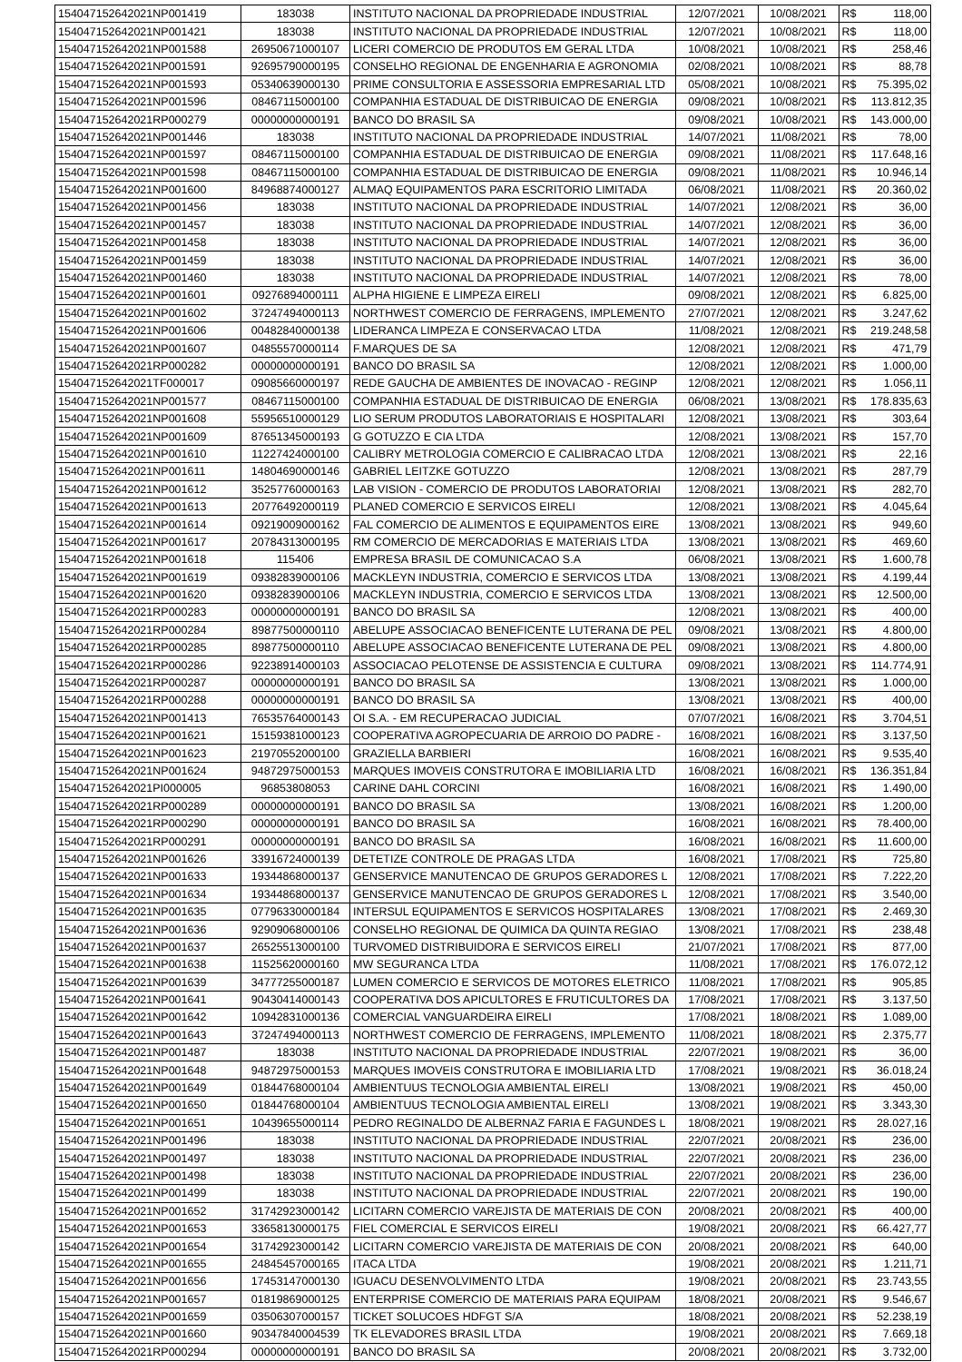| 154047152642021NP001419 | 183038 | INSTITUTO NACIONAL DA PROPRIEDADE INDUSTRIAL | 12/07/2021 | 10/08/2021 | R$ | 118,00 |
| 154047152642021NP001421 | 183038 | INSTITUTO NACIONAL DA PROPRIEDADE INDUSTRIAL | 12/07/2021 | 10/08/2021 | R$ | 118,00 |
| 154047152642021NP001588 | 26950671000107 | LICERI COMERCIO DE PRODUTOS EM GERAL LTDA | 10/08/2021 | 10/08/2021 | R$ | 258,46 |
| 154047152642021NP001591 | 92695790000195 | CONSELHO REGIONAL DE ENGENHARIA E AGRONOMIA | 02/08/2021 | 10/08/2021 | R$ | 88,78 |
| 154047152642021NP001593 | 05340639000130 | PRIME CONSULTORIA E ASSESSORIA EMPRESARIAL LTD | 05/08/2021 | 10/08/2021 | R$ | 75.395,02 |
| 154047152642021NP001596 | 08467115000100 | COMPANHIA ESTADUAL DE DISTRIBUICAO DE ENERGIA | 09/08/2021 | 10/08/2021 | R$ | 113.812,35 |
| 154047152642021RP000279 | 00000000000191 | BANCO DO BRASIL SA | 09/08/2021 | 10/08/2021 | R$ | 143.000,00 |
| 154047152642021NP001446 | 183038 | INSTITUTO NACIONAL DA PROPRIEDADE INDUSTRIAL | 14/07/2021 | 11/08/2021 | R$ | 78,00 |
| 154047152642021NP001597 | 08467115000100 | COMPANHIA ESTADUAL DE DISTRIBUICAO DE ENERGIA | 09/08/2021 | 11/08/2021 | R$ | 117.648,16 |
| 154047152642021NP001598 | 08467115000100 | COMPANHIA ESTADUAL DE DISTRIBUICAO DE ENERGIA | 09/08/2021 | 11/08/2021 | R$ | 10.946,14 |
| 154047152642021NP001600 | 84968874000127 | ALMAQ EQUIPAMENTOS PARA ESCRITORIO LIMITADA | 06/08/2021 | 11/08/2021 | R$ | 20.360,02 |
| 154047152642021NP001456 | 183038 | INSTITUTO NACIONAL DA PROPRIEDADE INDUSTRIAL | 14/07/2021 | 12/08/2021 | R$ | 36,00 |
| 154047152642021NP001457 | 183038 | INSTITUTO NACIONAL DA PROPRIEDADE INDUSTRIAL | 14/07/2021 | 12/08/2021 | R$ | 36,00 |
| 154047152642021NP001458 | 183038 | INSTITUTO NACIONAL DA PROPRIEDADE INDUSTRIAL | 14/07/2021 | 12/08/2021 | R$ | 36,00 |
| 154047152642021NP001459 | 183038 | INSTITUTO NACIONAL DA PROPRIEDADE INDUSTRIAL | 14/07/2021 | 12/08/2021 | R$ | 36,00 |
| 154047152642021NP001460 | 183038 | INSTITUTO NACIONAL DA PROPRIEDADE INDUSTRIAL | 14/07/2021 | 12/08/2021 | R$ | 78,00 |
| 154047152642021NP001601 | 09276894000111 | ALPHA HIGIENE E LIMPEZA EIRELI | 09/08/2021 | 12/08/2021 | R$ | 6.825,00 |
| 154047152642021NP001602 | 37247494000113 | NORTHWEST COMERCIO DE FERRAGENS, IMPLEMENTO | 27/07/2021 | 12/08/2021 | R$ | 3.247,62 |
| 154047152642021NP001606 | 00482840000138 | LIDERANCA LIMPEZA E CONSERVACAO LTDA | 11/08/2021 | 12/08/2021 | R$ | 219.248,58 |
| 154047152642021NP001607 | 04855570000114 | F.MARQUES DE SA | 12/08/2021 | 12/08/2021 | R$ | 471,79 |
| 154047152642021RP000282 | 00000000000191 | BANCO DO BRASIL SA | 12/08/2021 | 12/08/2021 | R$ | 1.000,00 |
| 154047152642021TF000017 | 09085660000197 | REDE GAUCHA DE AMBIENTES DE INOVACAO - REGINP | 12/08/2021 | 12/08/2021 | R$ | 1.056,11 |
| 154047152642021NP001577 | 08467115000100 | COMPANHIA ESTADUAL DE DISTRIBUICAO DE ENERGIA | 06/08/2021 | 13/08/2021 | R$ | 178.835,63 |
| 154047152642021NP001608 | 55956510000129 | LIO SERUM PRODUTOS LABORATORIAIS E HOSPITALARI | 12/08/2021 | 13/08/2021 | R$ | 303,64 |
| 154047152642021NP001609 | 87651345000193 | G GOTUZZO E CIA LTDA | 12/08/2021 | 13/08/2021 | R$ | 157,70 |
| 154047152642021NP001610 | 11227424000100 | CALIBRY METROLOGIA COMERCIO E CALIBRACAO LTDA | 12/08/2021 | 13/08/2021 | R$ | 22,16 |
| 154047152642021NP001611 | 14804690000146 | GABRIEL LEITZKE GOTUZZO | 12/08/2021 | 13/08/2021 | R$ | 287,79 |
| 154047152642021NP001612 | 35257760000163 | LAB VISION - COMERCIO DE PRODUTOS LABORATORIAI | 12/08/2021 | 13/08/2021 | R$ | 282,70 |
| 154047152642021NP001613 | 20776492000119 | PLANED COMERCIO E SERVICOS EIRELI | 12/08/2021 | 13/08/2021 | R$ | 4.045,64 |
| 154047152642021NP001614 | 09219009000162 | FAL COMERCIO DE ALIMENTOS E EQUIPAMENTOS EIRE | 13/08/2021 | 13/08/2021 | R$ | 949,60 |
| 154047152642021NP001617 | 20784313000195 | RM COMERCIO DE MERCADORIAS E MATERIAIS LTDA | 13/08/2021 | 13/08/2021 | R$ | 469,60 |
| 154047152642021NP001618 | 115406 | EMPRESA BRASIL DE COMUNICACAO S.A | 06/08/2021 | 13/08/2021 | R$ | 1.600,78 |
| 154047152642021NP001619 | 09382839000106 | MACKLEYN INDUSTRIA, COMERCIO E SERVICOS LTDA | 13/08/2021 | 13/08/2021 | R$ | 4.199,44 |
| 154047152642021NP001620 | 09382839000106 | MACKLEYN INDUSTRIA, COMERCIO E SERVICOS LTDA | 13/08/2021 | 13/08/2021 | R$ | 12.500,00 |
| 154047152642021RP000283 | 00000000000191 | BANCO DO BRASIL SA | 12/08/2021 | 13/08/2021 | R$ | 400,00 |
| 154047152642021RP000284 | 89877500000110 | ABELUPE ASSOCIACAO BENEFICENTE LUTERANA DE PEL | 09/08/2021 | 13/08/2021 | R$ | 4.800,00 |
| 154047152642021RP000285 | 89877500000110 | ABELUPE ASSOCIACAO BENEFICENTE LUTERANA DE PEL | 09/08/2021 | 13/08/2021 | R$ | 4.800,00 |
| 154047152642021RP000286 | 92238914000103 | ASSOCIACAO PELOTENSE DE ASSISTENCIA E CULTURA | 09/08/2021 | 13/08/2021 | R$ | 114.774,91 |
| 154047152642021RP000287 | 00000000000191 | BANCO DO BRASIL SA | 13/08/2021 | 13/08/2021 | R$ | 1.000,00 |
| 154047152642021RP000288 | 00000000000191 | BANCO DO BRASIL SA | 13/08/2021 | 13/08/2021 | R$ | 400,00 |
| 154047152642021NP001413 | 76535764000143 | OI S.A. - EM RECUPERACAO JUDICIAL | 07/07/2021 | 16/08/2021 | R$ | 3.704,51 |
| 154047152642021NP001621 | 15159381000123 | COOPERATIVA AGROPECUARIA DE ARROIO DO PADRE - | 16/08/2021 | 16/08/2021 | R$ | 3.137,50 |
| 154047152642021NP001623 | 21970552000100 | GRAZIELLA BARBIERI | 16/08/2021 | 16/08/2021 | R$ | 9.535,40 |
| 154047152642021NP001624 | 94872975000153 | MARQUES IMOVEIS CONSTRUTORA E IMOBILIARIA LTD | 16/08/2021 | 16/08/2021 | R$ | 136.351,84 |
| 154047152642021PI000005 | 96853808053 | CARINE DAHL CORCINI | 16/08/2021 | 16/08/2021 | R$ | 1.490,00 |
| 154047152642021RP000289 | 00000000000191 | BANCO DO BRASIL SA | 13/08/2021 | 16/08/2021 | R$ | 1.200,00 |
| 154047152642021RP000290 | 00000000000191 | BANCO DO BRASIL SA | 16/08/2021 | 16/08/2021 | R$ | 78.400,00 |
| 154047152642021RP000291 | 00000000000191 | BANCO DO BRASIL SA | 16/08/2021 | 16/08/2021 | R$ | 11.600,00 |
| 154047152642021NP001626 | 33916724000139 | DETETIZE CONTROLE DE PRAGAS LTDA | 16/08/2021 | 17/08/2021 | R$ | 725,80 |
| 154047152642021NP001633 | 19344868000137 | GENSERVICE MANUTENCAO DE GRUPOS GERADORES L | 12/08/2021 | 17/08/2021 | R$ | 7.222,20 |
| 154047152642021NP001634 | 19344868000137 | GENSERVICE MANUTENCAO DE GRUPOS GERADORES L | 12/08/2021 | 17/08/2021 | R$ | 3.540,00 |
| 154047152642021NP001635 | 07796330000184 | INTERSUL EQUIPAMENTOS E SERVICOS HOSPITALARES | 13/08/2021 | 17/08/2021 | R$ | 2.469,30 |
| 154047152642021NP001636 | 92909068000106 | CONSELHO REGIONAL DE QUIMICA DA QUINTA REGIAO | 13/08/2021 | 17/08/2021 | R$ | 238,48 |
| 154047152642021NP001637 | 26525513000100 | TURVOMED DISTRIBUIDORA E SERVICOS EIRELI | 21/07/2021 | 17/08/2021 | R$ | 877,00 |
| 154047152642021NP001638 | 11525620000160 | MW SEGURANCA LTDA | 11/08/2021 | 17/08/2021 | R$ | 176.072,12 |
| 154047152642021NP001639 | 34777255000187 | LUMEN COMERCIO E SERVICOS DE MOTORES ELETRICO | 11/08/2021 | 17/08/2021 | R$ | 905,85 |
| 154047152642021NP001641 | 90430414000143 | COOPERATIVA DOS APICULTORES E FRUTICULTORES DA | 17/08/2021 | 17/08/2021 | R$ | 3.137,50 |
| 154047152642021NP001642 | 10942831000136 | COMERCIAL VANGUARDEIRA EIRELI | 17/08/2021 | 18/08/2021 | R$ | 1.089,00 |
| 154047152642021NP001643 | 37247494000113 | NORTHWEST COMERCIO DE FERRAGENS, IMPLEMENTO | 11/08/2021 | 18/08/2021 | R$ | 2.375,77 |
| 154047152642021NP001487 | 183038 | INSTITUTO NACIONAL DA PROPRIEDADE INDUSTRIAL | 22/07/2021 | 19/08/2021 | R$ | 36,00 |
| 154047152642021NP001648 | 94872975000153 | MARQUES IMOVEIS CONSTRUTORA E IMOBILIARIA LTD | 17/08/2021 | 19/08/2021 | R$ | 36.018,24 |
| 154047152642021NP001649 | 01844768000104 | AMBIENTUUS TECNOLOGIA AMBIENTAL EIRELI | 13/08/2021 | 19/08/2021 | R$ | 450,00 |
| 154047152642021NP001650 | 01844768000104 | AMBIENTUUS TECNOLOGIA AMBIENTAL EIRELI | 13/08/2021 | 19/08/2021 | R$ | 3.343,30 |
| 154047152642021NP001651 | 10439655000114 | PEDRO REGINALDO DE ALBERNAZ FARIA E FAGUNDES L | 18/08/2021 | 19/08/2021 | R$ | 28.027,16 |
| 154047152642021NP001496 | 183038 | INSTITUTO NACIONAL DA PROPRIEDADE INDUSTRIAL | 22/07/2021 | 20/08/2021 | R$ | 236,00 |
| 154047152642021NP001497 | 183038 | INSTITUTO NACIONAL DA PROPRIEDADE INDUSTRIAL | 22/07/2021 | 20/08/2021 | R$ | 236,00 |
| 154047152642021NP001498 | 183038 | INSTITUTO NACIONAL DA PROPRIEDADE INDUSTRIAL | 22/07/2021 | 20/08/2021 | R$ | 236,00 |
| 154047152642021NP001499 | 183038 | INSTITUTO NACIONAL DA PROPRIEDADE INDUSTRIAL | 22/07/2021 | 20/08/2021 | R$ | 190,00 |
| 154047152642021NP001652 | 31742923000142 | LICITARN COMERCIO VAREJISTA DE MATERIAIS DE CON | 20/08/2021 | 20/08/2021 | R$ | 400,00 |
| 154047152642021NP001653 | 33658130000175 | FIEL COMERCIAL E SERVICOS EIRELI | 19/08/2021 | 20/08/2021 | R$ | 66.427,77 |
| 154047152642021NP001654 | 31742923000142 | LICITARN COMERCIO VAREJISTA DE MATERIAIS DE CON | 20/08/2021 | 20/08/2021 | R$ | 640,00 |
| 154047152642021NP001655 | 24845457000165 | ITACA LTDA | 19/08/2021 | 20/08/2021 | R$ | 1.211,71 |
| 154047152642021NP001656 | 17453147000130 | IGUACU DESENVOLVIMENTO LTDA | 19/08/2021 | 20/08/2021 | R$ | 23.743,55 |
| 154047152642021NP001657 | 01819869000125 | ENTERPRISE COMERCIO DE MATERIAIS PARA EQUIPAM | 18/08/2021 | 20/08/2021 | R$ | 9.546,67 |
| 154047152642021NP001659 | 03506307000157 | TICKET SOLUCOES HDFGT S/A | 18/08/2021 | 20/08/2021 | R$ | 52.238,19 |
| 154047152642021NP001660 | 90347840004539 | TK ELEVADORES BRASIL LTDA | 19/08/2021 | 20/08/2021 | R$ | 7.669,18 |
| 154047152642021RP000294 | 00000000000191 | BANCO DO BRASIL SA | 20/08/2021 | 20/08/2021 | R$ | 3.732,00 |